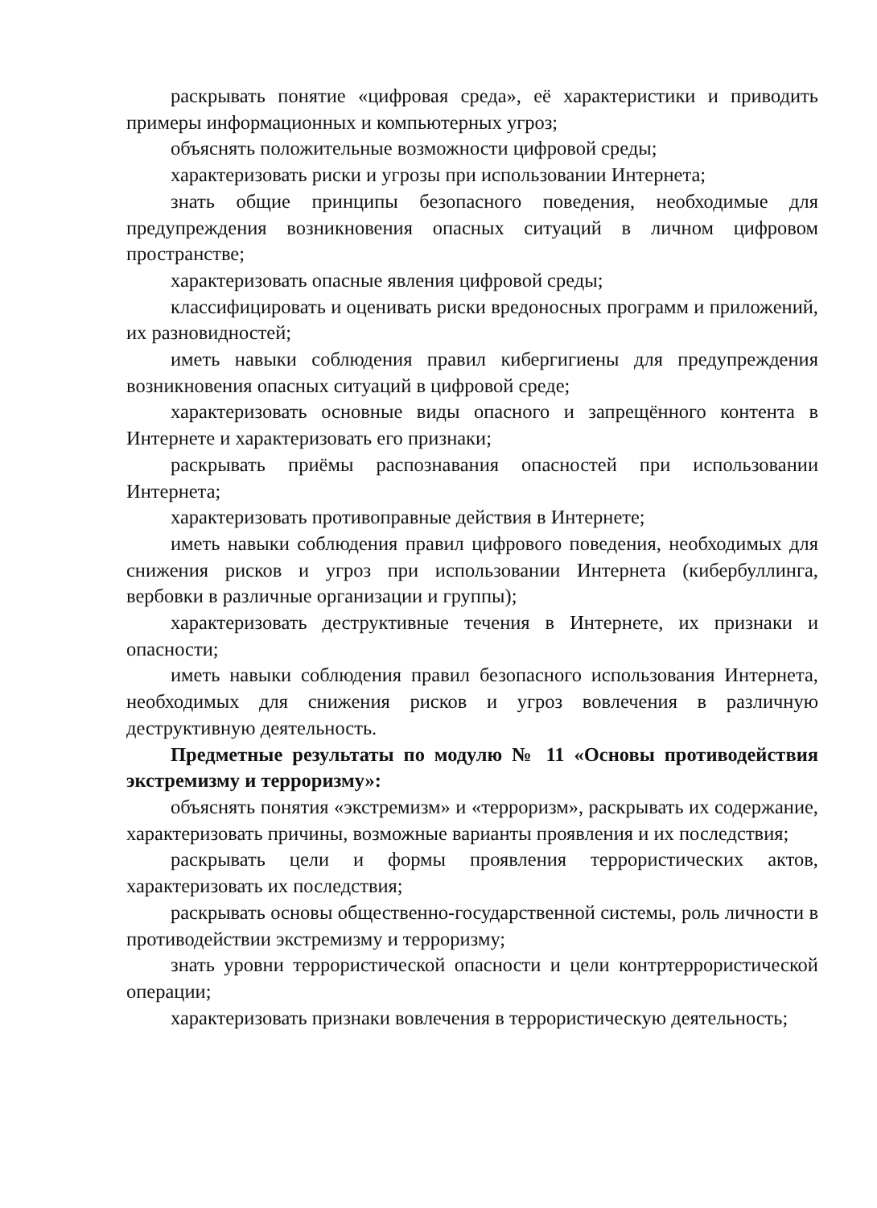раскрывать понятие «цифровая среда», её характеристики и приводить примеры информационных и компьютерных угроз;
объяснять положительные возможности цифровой среды;
характеризовать риски и угрозы при использовании Интернета;
знать общие принципы безопасного поведения, необходимые для предупреждения возникновения опасных ситуаций в личном цифровом пространстве;
характеризовать опасные явления цифровой среды;
классифицировать и оценивать риски вредоносных программ и приложений, их разновидностей;
иметь навыки соблюдения правил кибергигиены для предупреждения возникновения опасных ситуаций в цифровой среде;
характеризовать основные виды опасного и запрещённого контента в Интернете и характеризовать его признаки;
раскрывать приёмы распознавания опасностей при использовании Интернета;
характеризовать противоправные действия в Интернете;
иметь навыки соблюдения правил цифрового поведения, необходимых для снижения рисков и угроз при использовании Интернета (кибербуллинга, вербовки в различные организации и группы);
характеризовать деструктивные течения в Интернете, их признаки и опасности;
иметь навыки соблюдения правил безопасного использования Интернета, необходимых для снижения рисков и угроз вовлечения в различную деструктивную деятельность.
Предметные результаты по модулю № 11 «Основы противодействия экстремизму и терроризму»:
объяснять понятия «экстремизм» и «терроризм», раскрывать их содержание, характеризовать причины, возможные варианты проявления и их последствия;
раскрывать цели и формы проявления террористических актов, характеризовать их последствия;
раскрывать основы общественно-государственной системы, роль личности в противодействии экстремизму и терроризму;
знать уровни террористической опасности и цели контртеррористической операции;
характеризовать признаки вовлечения в террористическую деятельность;